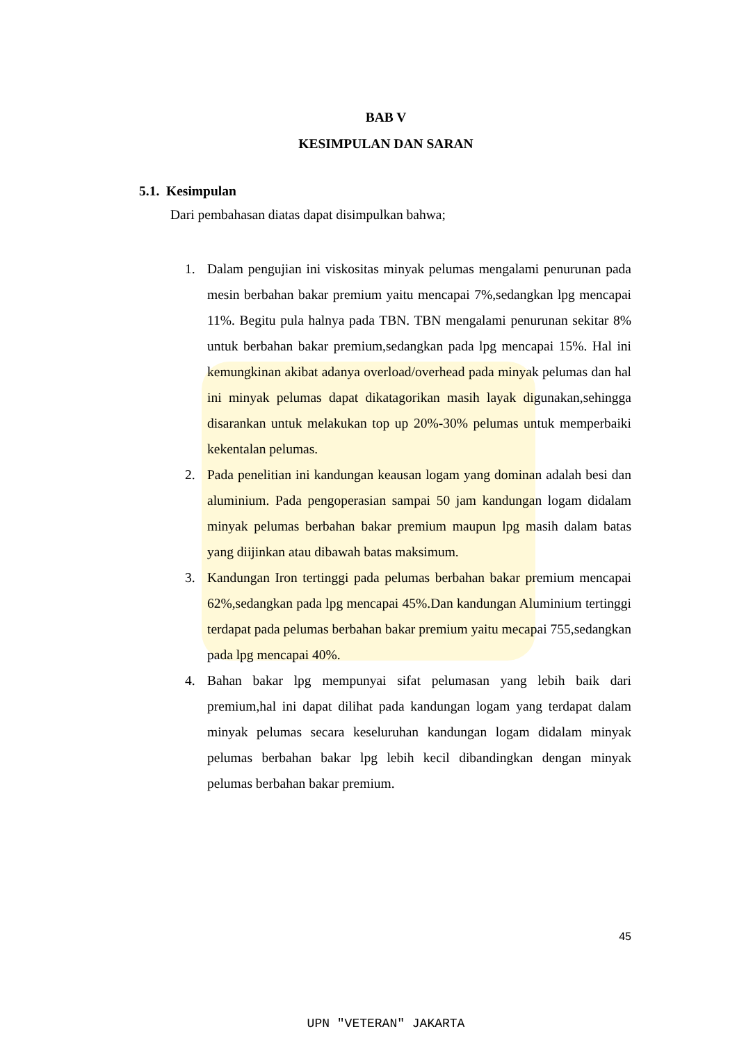BAB V
KESIMPULAN DAN SARAN
5.1. Kesimpulan
Dari pembahasan diatas dapat disimpulkan bahwa;
1. Dalam pengujian ini viskositas minyak pelumas mengalami penurunan pada mesin berbahan bakar premium yaitu mencapai 7%,sedangkan lpg mencapai 11%. Begitu pula halnya pada TBN. TBN mengalami penurunan sekitar 8% untuk berbahan bakar premium,sedangkan pada lpg mencapai 15%. Hal ini kemungkinan akibat adanya overload/overhead pada minyak pelumas dan hal ini minyak pelumas dapat dikatagorikan masih layak digunakan,sehingga disarankan untuk melakukan top up 20%-30% pelumas untuk memperbaiki kekentalan pelumas.
2. Pada penelitian ini kandungan keausan logam yang dominan adalah besi dan aluminium. Pada pengoperasian sampai 50 jam kandungan logam didalam minyak pelumas berbahan bakar premium maupun lpg masih dalam batas yang diijinkan atau dibawah batas maksimum.
3. Kandungan Iron tertinggi pada pelumas berbahan bakar premium mencapai 62%,sedangkan pada lpg mencapai 45%.Dan kandungan Aluminium tertinggi terdapat pada pelumas berbahan bakar premium yaitu mecapai 755,sedangkan pada lpg mencapai 40%.
4. Bahan bakar lpg mempunyai sifat pelumasan yang lebih baik dari premium,hal ini dapat dilihat pada kandungan logam yang terdapat dalam minyak pelumas secara keseluruhan kandungan logam didalam minyak pelumas berbahan bakar lpg lebih kecil dibandingkan dengan minyak pelumas berbahan bakar premium.
45
UPN "VETERAN" JAKARTA